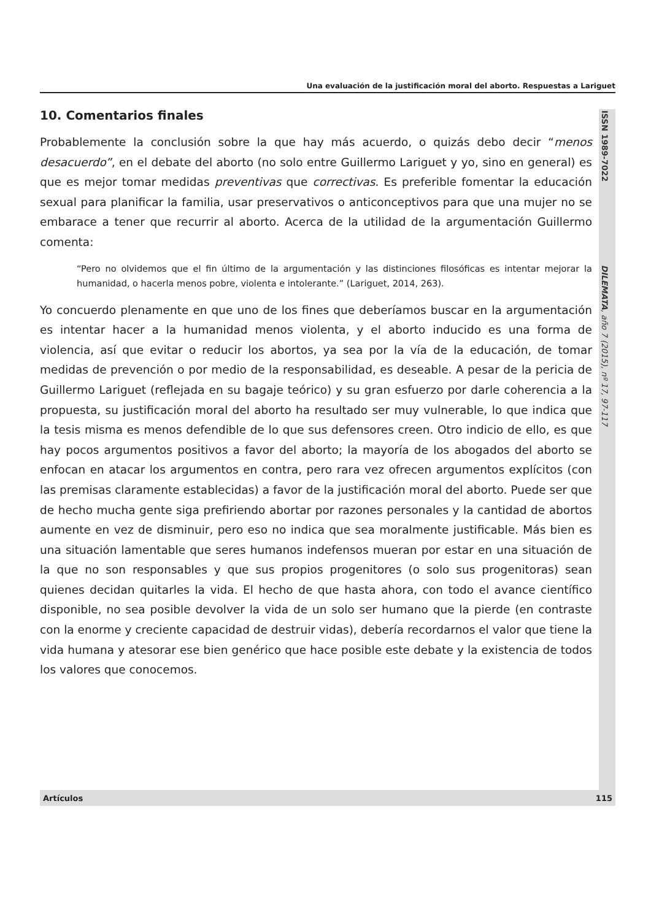Una evaluación de la justificación moral del aborto. Respuestas a Lariguet
ISSN 1989-7022
DILEMATA, año 7 (2015), nº 17, 97-117
10. Comentarios finales
Probablemente la conclusión sobre la que hay más acuerdo, o quizás debo decir “menos desacuerdo”, en el debate del aborto (no solo entre Guillermo Lariguet y yo, sino en general) es que es mejor tomar medidas preventivas que correctivas. Es preferible fomentar la educación sexual para planificar la familia, usar preservativos o anticonceptivos para que una mujer no se embarace a tener que recurrir al aborto. Acerca de la utilidad de la argumentación Guillermo comenta:
“Pero no olvidemos que el fin último de la argumentación y las distinciones filosóficas es intentar mejorar la humanidad, o hacerla menos pobre, violenta e intolerante.” (Lariguet, 2014, 263).
Yo concuerdo plenamente en que uno de los fines que deberíamos buscar en la argumentación es intentar hacer a la humanidad menos violenta, y el aborto inducido es una forma de violencia, así que evitar o reducir los abortos, ya sea por la vía de la educación, de tomar medidas de prevención o por medio de la responsabilidad, es deseable. A pesar de la pericia de Guillermo Lariguet (reflejada en su bagaje teórico) y su gran esfuerzo por darle coherencia a la propuesta, su justificación moral del aborto ha resultado ser muy vulnerable, lo que indica que la tesis misma es menos defendible de lo que sus defensores creen. Otro indicio de ello, es que hay pocos argumentos positivos a favor del aborto; la mayoría de los abogados del aborto se enfocan en atacar los argumentos en contra, pero rara vez ofrecen argumentos explícitos (con las premisas claramente establecidas) a favor de la justificación moral del aborto. Puede ser que de hecho mucha gente siga prefiriendo abortar por razones personales y la cantidad de abortos aumente en vez de disminuir, pero eso no indica que sea moralmente justificable. Más bien es una situación lamentable que seres humanos indefensos mueran por estar en una situación de la que no son responsables y que sus propios progenitores (o solo sus progenitoras) sean quienes decidan quitarles la vida. El hecho de que hasta ahora, con todo el avance científico disponible, no sea posible devolver la vida de un solo ser humano que la pierde (en contraste con la enorme y creciente capacidad de destruir vidas), debería recordarnos el valor que tiene la vida humana y atesorar ese bien genérico que hace posible este debate y la existencia de todos los valores que conocemos.
Artículos 115